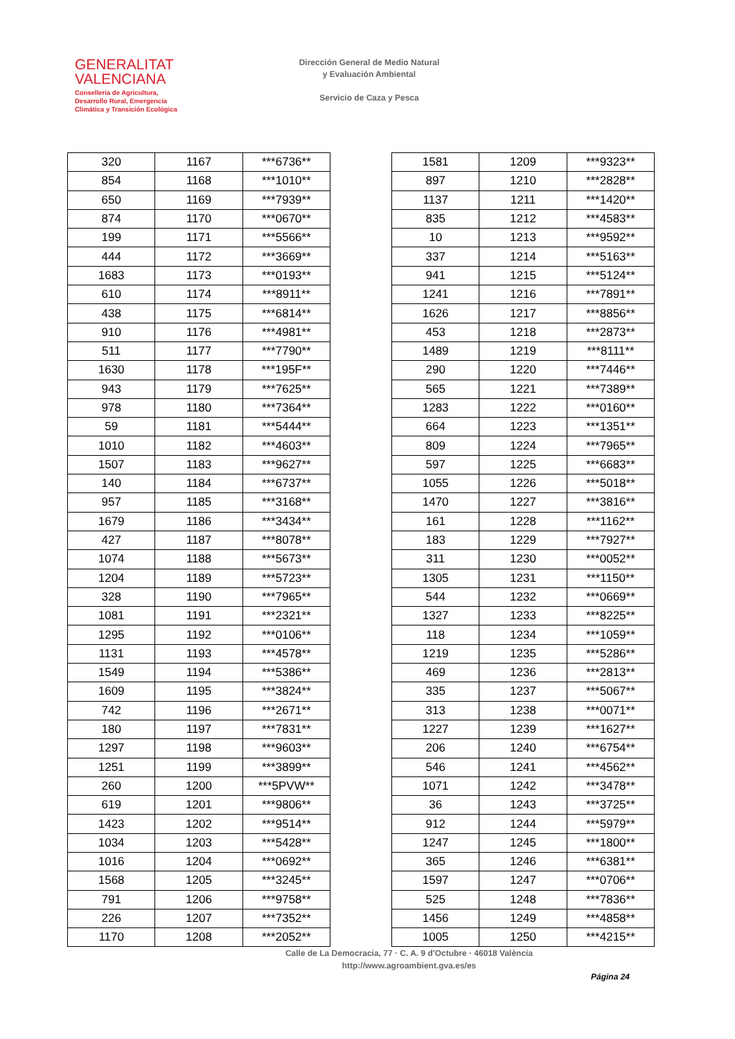GENERALITAT
VALENCIANA
Conselleria de Agricultura,
Desarrollo Rural, Emergencia
Climática y Transición Ecológica
Dirección General de Medio Natural
y Evaluación Ambiental
Servicio de Caza y Pesca
| 320 | 1167 | ***6736** |
| 854 | 1168 | ***1010** |
| 650 | 1169 | ***7939** |
| 874 | 1170 | ***0670** |
| 199 | 1171 | ***5566** |
| 444 | 1172 | ***3669** |
| 1683 | 1173 | ***0193** |
| 610 | 1174 | ***8911** |
| 438 | 1175 | ***6814** |
| 910 | 1176 | ***4981** |
| 511 | 1177 | ***7790** |
| 1630 | 1178 | ***195F** |
| 943 | 1179 | ***7625** |
| 978 | 1180 | ***7364** |
| 59 | 1181 | ***5444** |
| 1010 | 1182 | ***4603** |
| 1507 | 1183 | ***9627** |
| 140 | 1184 | ***6737** |
| 957 | 1185 | ***3168** |
| 1679 | 1186 | ***3434** |
| 427 | 1187 | ***8078** |
| 1074 | 1188 | ***5673** |
| 1204 | 1189 | ***5723** |
| 328 | 1190 | ***7965** |
| 1081 | 1191 | ***2321** |
| 1295 | 1192 | ***0106** |
| 1131 | 1193 | ***4578** |
| 1549 | 1194 | ***5386** |
| 1609 | 1195 | ***3824** |
| 742 | 1196 | ***2671** |
| 180 | 1197 | ***7831** |
| 1297 | 1198 | ***9603** |
| 1251 | 1199 | ***3899** |
| 260 | 1200 | ***5PVW** |
| 619 | 1201 | ***9806** |
| 1423 | 1202 | ***9514** |
| 1034 | 1203 | ***5428** |
| 1016 | 1204 | ***0692** |
| 1568 | 1205 | ***3245** |
| 791 | 1206 | ***9758** |
| 226 | 1207 | ***7352** |
| 1170 | 1208 | ***2052** |
| 1581 | 1209 | ***9323** |
| 897 | 1210 | ***2828** |
| 1137 | 1211 | ***1420** |
| 835 | 1212 | ***4583** |
| 10 | 1213 | ***9592** |
| 337 | 1214 | ***5163** |
| 941 | 1215 | ***5124** |
| 1241 | 1216 | ***7891** |
| 1626 | 1217 | ***8856** |
| 453 | 1218 | ***2873** |
| 1489 | 1219 | ***8111** |
| 290 | 1220 | ***7446** |
| 565 | 1221 | ***7389** |
| 1283 | 1222 | ***0160** |
| 664 | 1223 | ***1351** |
| 809 | 1224 | ***7965** |
| 597 | 1225 | ***6683** |
| 1055 | 1226 | ***5018** |
| 1470 | 1227 | ***3816** |
| 161 | 1228 | ***1162** |
| 183 | 1229 | ***7927** |
| 311 | 1230 | ***0052** |
| 1305 | 1231 | ***1150** |
| 544 | 1232 | ***0669** |
| 1327 | 1233 | ***8225** |
| 118 | 1234 | ***1059** |
| 1219 | 1235 | ***5286** |
| 469 | 1236 | ***2813** |
| 335 | 1237 | ***5067** |
| 313 | 1238 | ***0071** |
| 1227 | 1239 | ***1627** |
| 206 | 1240 | ***6754** |
| 546 | 1241 | ***4562** |
| 1071 | 1242 | ***3478** |
| 36 | 1243 | ***3725** |
| 912 | 1244 | ***5979** |
| 1247 | 1245 | ***1800** |
| 365 | 1246 | ***6381** |
| 1597 | 1247 | ***0706** |
| 525 | 1248 | ***7836** |
| 1456 | 1249 | ***4858** |
| 1005 | 1250 | ***4215** |
Calle de La Democracia, 77 · C. A. 9 d'Octubre · 46018 València
http://www.agroambient.gva.es/es
Página 24